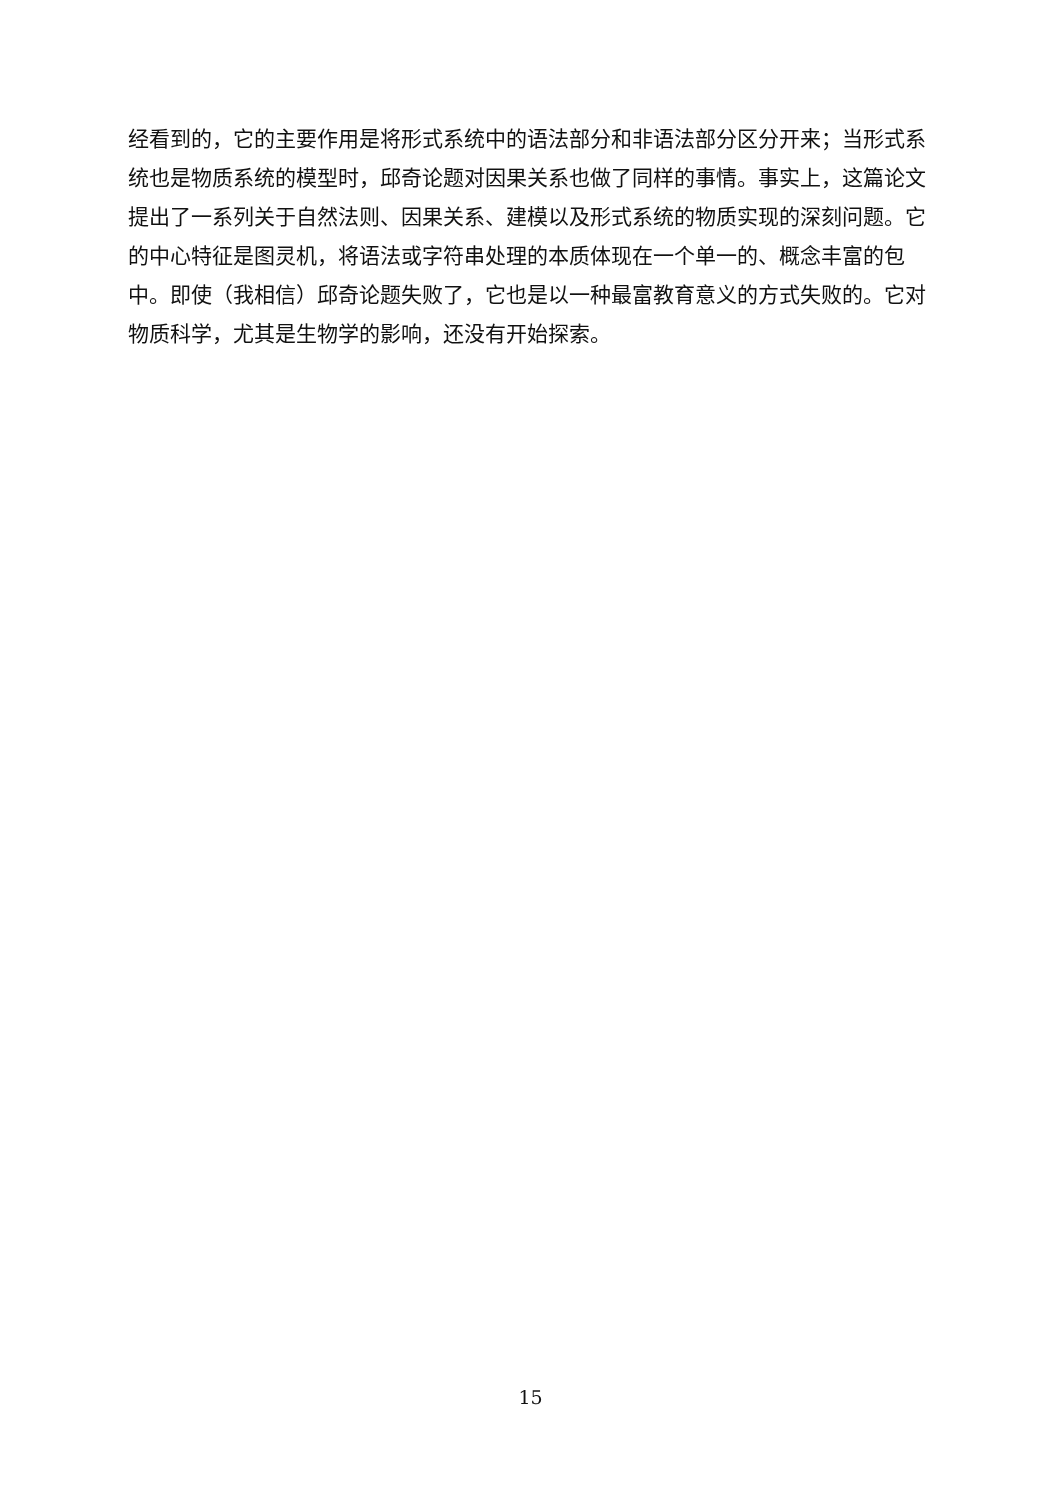经看到的，它的主要作用是将形式系统中的语法部分和非语法部分区分开来；当形式系统也是物质系统的模型时，邱奇论题对因果关系也做了同样的事情。事实上，这篇论文提出了一系列关于自然法则、因果关系、建模以及形式系统的物质实现的深刻问题。它的中心特征是图灵机，将语法或字符串处理的本质体现在一个单一的、概念丰富的包中。即使（我相信）邱奇论题失败了，它也是以一种最富教育意义的方式失败的。它对物质科学，尤其是生物学的影响，还没有开始探索。
15